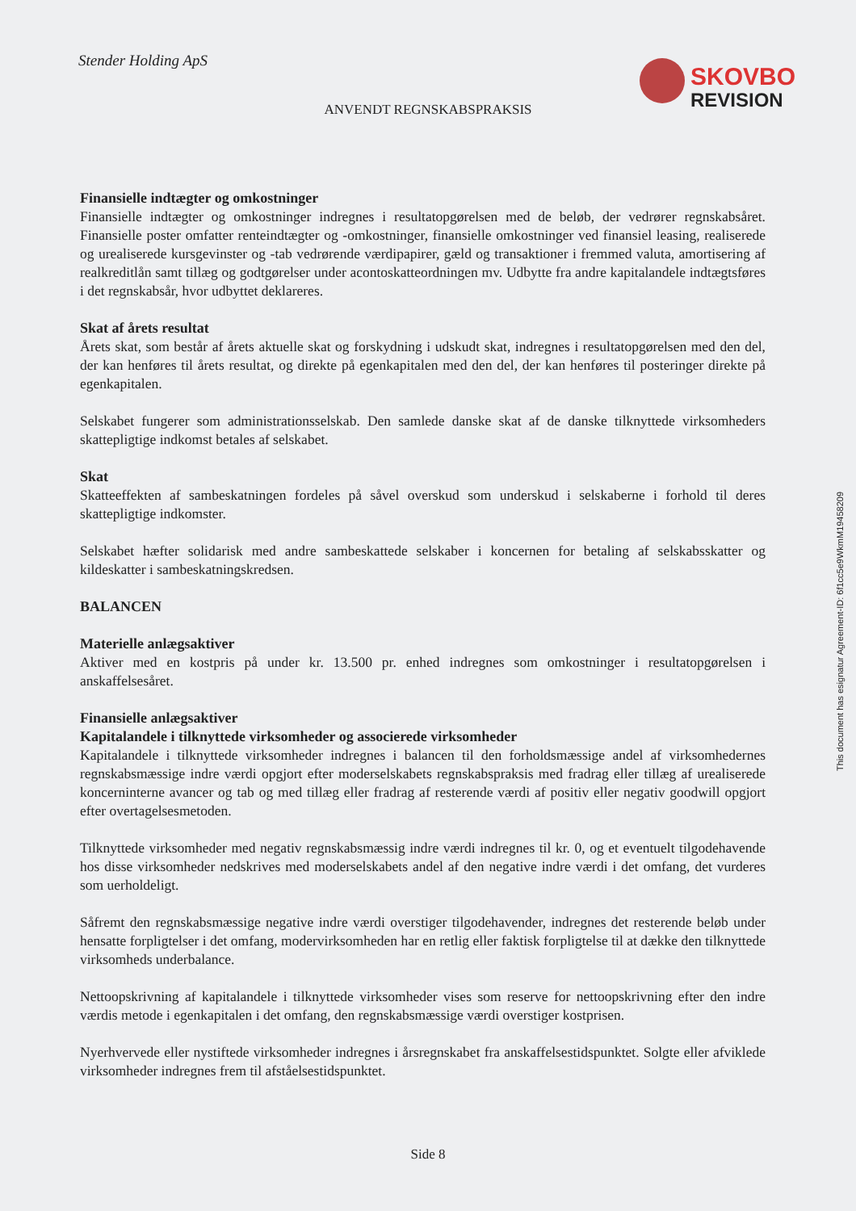Stender Holding ApS
SKOVBO
REVISION
ANVENDT REGNSKABSPRAKSIS
Finansielle indtægter og omkostninger
Finansielle indtægter og omkostninger indregnes i resultatopgørelsen med de beløb, der vedrører regnskabsåret. Finansielle poster omfatter renteindtægter og -omkostninger, finansielle omkostninger ved finansiel leasing, realiserede og urealiserede kursgevinster og -tab vedrørende værdipapirer, gæld og transaktioner i fremmed valuta, amortisering af realkreditlån samt tillæg og godtgørelser under acontoskatteordningen mv. Udbytte fra andre kapitalandele indtægtsføres i det regnskabsår, hvor udbyttet deklareres.
Skat af årets resultat
Årets skat, som består af årets aktuelle skat og forskydning i udskudt skat, indregnes i resultatopgørelsen med den del, der kan henføres til årets resultat, og direkte på egenkapitalen med den del, der kan henføres til posteringer direkte på egenkapitalen.
Selskabet fungerer som administrationsselskab. Den samlede danske skat af de danske tilknyttede virksomheders skattepligtige indkomst betales af selskabet.
Skat
Skatteeffekten af sambeskatningen fordeles på såvel overskud som underskud i selskaberne i forhold til deres skattepligtige indkomster.
Selskabet hæfter solidarisk med andre sambeskattede selskaber i koncernen for betaling af selskabsskatter og kildeskatter i sambeskatningskredsen.
BALANCEN
Materielle anlægsaktiver
Aktiver med en kostpris på under kr. 13.500 pr. enhed indregnes som omkostninger i resultatopgørelsen i anskaffelsesåret.
Finansielle anlægsaktiver
Kapitalandele i tilknyttede virksomheder og associerede virksomheder
Kapitalandele i tilknyttede virksomheder indregnes i balancen til den forholdsmæssige andel af virksomhedernes regnskabsmæssige indre værdi opgjort efter moderselskabets regnskabspraksis med fradrag eller tillæg af urealiserede koncerninterne avancer og tab og med tillæg eller fradrag af resterende værdi af positiv eller negativ goodwill opgjort efter overtagelsesmetoden.
Tilknyttede virksomheder med negativ regnskabsmæssig indre værdi indregnes til kr. 0, og et eventuelt tilgodehavende hos disse virksomheder nedskrives med moderselskabets andel af den negative indre værdi i det omfang, det vurderes som uerholdeligt.
Såfremt den regnskabsmæssige negative indre værdi overstiger tilgodehavender, indregnes det resterende beløb under hensatte forpligtelser i det omfang, modervirksomheden har en retlig eller faktisk forpligtelse til at dække den tilknyttede virksomheds underbalance.
Nettoopskrivning af kapitalandele i tilknyttede virksomheder vises som reserve for nettoopskrivning efter den indre værdis metode i egenkapitalen i det omfang, den regnskabsmæssige værdi overstiger kostprisen.
Nyerhvervede eller nystiftede virksomheder indregnes i årsregnskabet fra anskaffelsestidspunktet. Solgte eller afviklede virksomheder indregnes frem til afståelsestidspunktet.
This document has esignatur Agreement-ID: 6f1cc5e9WkmM19458209
Side 8